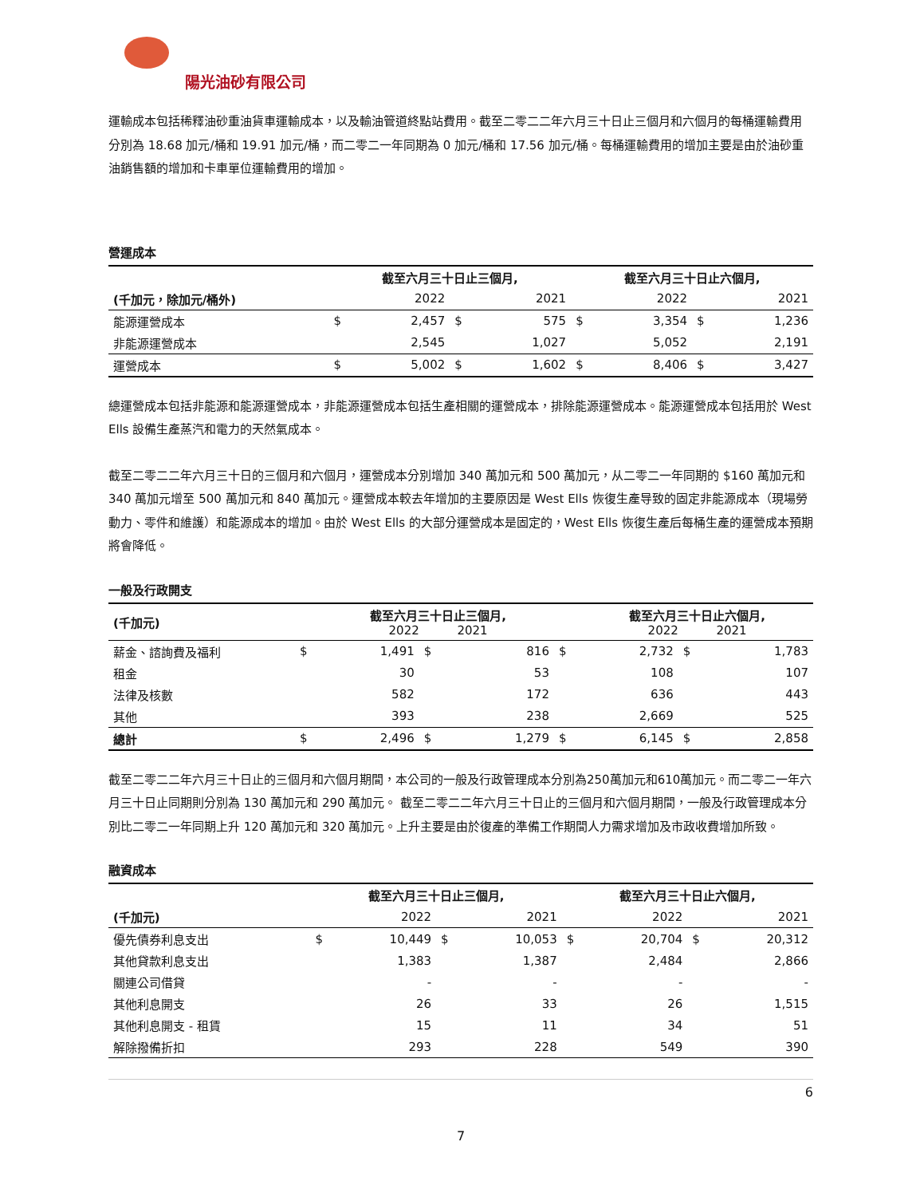陽光油砂有限公司
運輸成本包括稀釋油砂重油貨車運輸成本，以及輸油管道終點站費用。截至二零二二年六月三十日止三個月和六個月的每桶運輸費用分別為 18.68 加元/桶和 19.91 加元/桶，而二零二一年同期為 0 加元/桶和 17.56 加元/桶。每桶運輸費用的增加主要是由於油砂重油銷售額的增加和卡車單位運輸費用的增加。
營運成本
| | 截至六月三十日止三個月, | | | | 截至六月三十日止六個月, | | | |
| (千加元，除加元/桶外) | | 2022 | | 2021 | | 2022 | | 2021 |
| 能源運營成本 | $ | 2,457 | $ | 575 | $ | 3,354 | $ | 1,236 |
| 非能源運營成本 | | 2,545 | | 1,027 | | 5,052 | | 2,191 |
| 運營成本 | $ | 5,002 | $ | 1,602 | $ | 8,406 | $ | 3,427 |
總運營成本包括非能源和能源運營成本，非能源運營成本包括生產相關的運營成本，排除能源運營成本。能源運營成本包括用於 West Ells 設備生產蒸汽和電力的天然氣成本。
截至二零二二年六月三十日的三個月和六個月，運營成本分別增加 340 萬加元和 500 萬加元，从二零二一年同期的 $160 萬加元和 340 萬加元增至 500 萬加元和 840 萬加元。運營成本較去年增加的主要原因是 West Ells 恢復生產导致的固定非能源成本（現場勞動力、零件和維護）和能源成本的增加。由於 West Ells 的大部分運營成本是固定的，West Ells 恢復生產后每桶生產的運營成本預期將會降低。
一般及行政開支
| (千加元) | | 截至六月三十日止三個月, 2022 2021 | | | | 截至六月三十日止六個月, 2022 2021 | | |
| 薪金、諮詢費及福利 | $ | 1,491 | $ | 816 | $ | 2,732 | $ | 1,783 |
| 租金 | | 30 | | 53 | | 108 | | 107 |
| 法律及核數 | | 582 | | 172 | | 636 | | 443 |
| 其他 | | 393 | | 238 | | 2,669 | | 525 |
| 總計 | $ | 2,496 | $ | 1,279 | $ | 6,145 | $ | 2,858 |
截至二零二二年六月三十日止的三個月和六個月期間，本公司的一般及行政管理成本分別為250萬加元和610萬加元。而二零二一年六月三十日止同期則分別為 130 萬加元和 290 萬加元。 截至二零二二年六月三十日止的三個月和六個月期間，一般及行政管理成本分別比二零二一年同期上升 120 萬加元和 320 萬加元。上升主要是由於復產的準備工作期間人力需求增加及市政收費增加所致。
融資成本
| | 截至六月三十日止三個月, | | | | 截至六月三十日止六個月, | | | |
| (千加元) | | 2022 | | 2021 | | 2022 | | 2021 |
| 優先債券利息支出 | $ | 10,449 | $ | 10,053 | $ | 20,704 | $ | 20,312 |
| 其他貸款利息支出 | | 1,383 | | 1,387 | | 2,484 | | 2,866 |
| 關連公司借貸 | | - | | - | | - | | - |
| 其他利息開支 | | 26 | | 33 | | 26 | | 1,515 |
| 其他利息開支 - 租賃 | | 15 | | 11 | | 34 | | 51 |
| 解除撥備折扣 | | 293 | | 228 | | 549 | | 390 |
6
7